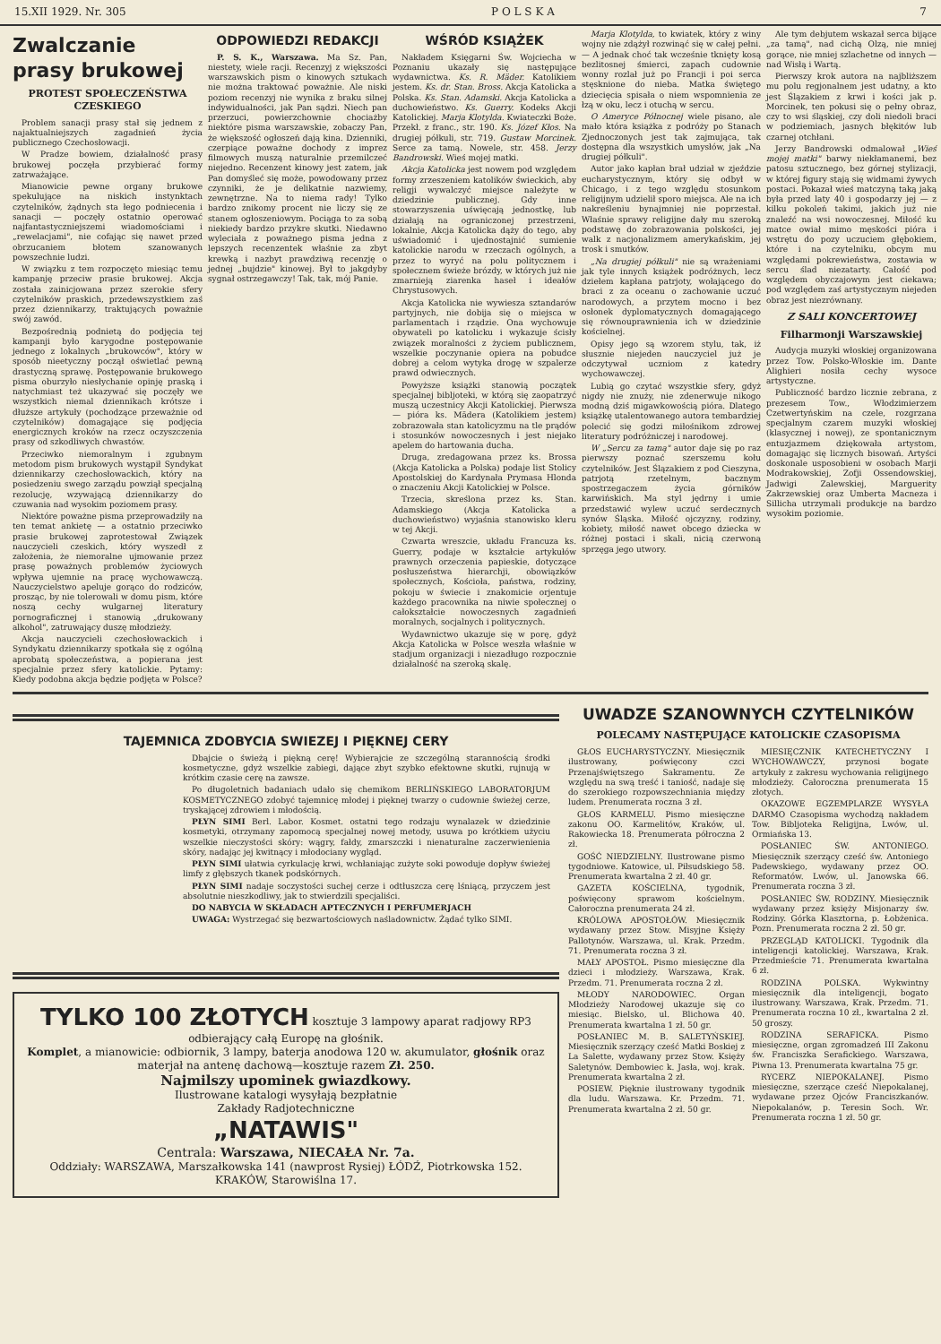15.XII 1929. Nr. 305 P O L S K A 7
Zwalczanie prasy brukowej
PROTEST SPOŁECZEŃSTWA CZESKIEGO
Problem sanacji prasy stał się jednem z najaktualniejszych zagadnień życia publicznego Czechosłowacji.
W Pradze bowiem, działalność prasy brukowej poczęła przybierać formy zatrważające.
Mianowicie pewne organy brukowe spekulujące na niskich instynktach czytelników, żądnych sta łego podniecenia i sanacji — poczęły ostatnio operować najfantastyczniejszemi wiadomościami i „rewelacjami", nie cofając się nawet przed obrzucaniem błotem szanowanych powszechnie ludzi.
W związku z tem rozpoczęto miesiąc temu kampanję przeciw prasie brukowej. Akcja została zainicjowana przez szerokie sfery czytelników praskich, przedewszystkiem zaś przez dziennikarzy, traktujących poważnie swój zawód.
Bezpośrednią podnietą do podjęcia tej kampanji było karygodne postępowanie jednego z lokalnych „brukowców", który w sposób nieetyczny począł oświetlać pewną drastyczną sprawę. Postępowanie brukowego pisma oburzyło niesłychanie opinję praską i natychmiast też ukazywać się poczęły we wszystkich niemal dziennikach krótsze i dłuższe artykuły (pochodzące przeważnie od czytelników) domagające się podjęcia energicznych kroków na rzecz oczyszczenia prasy od szkodliwych chwastów.
Przeciwko niemoralnym i zgubnym metodom pism brukowych wystąpił Syndykat dziennikarzy czechosłowackich, który na posiedzeniu swego zarządu powziął specjalną rezolucję, wzywającą dziennikarzy do czuwania nad wysokim poziomem prasy.
Niektóre poważne pisma przeprowadziły na ten temat ankietę — a ostatnio przeciwko prasie brukowej zaprotestował Związek nauczycieli czeskich, który wyszedł z założenia, że niemoralne ujmowanie przez prasę poważnych problemów życiowych wpływa ujemnie na pracę wychowawczą. Nauczycielstwo apeluje gorąco do rodziców, prosząc, by nie tolerowali w domu pism, które noszą cechy wulgarnej literatury pornograficznej i stanowią „drukowany alkohol", zatruwający duszę młodzieży.
Akcja nauczycieli czechosłowackich i Syndykatu dziennikarzy spotkała się z ogólną aprobatą społeczeństwa, a popierana jest specjalnie przez sfery katolickie. Pytamy: Kiedy podobna akcja będzie podjęta w Polsce?
ODPOWIEDZI REDAKCJI
P. S. K., Warszawa. Ma Sz. Pan, niestety, wiele racji. Recenzyj z większości warszawskich pism o kinowych sztukach nie można traktować poważnie. Ale niski poziom recenzyj nie wynika z braku silnej indywidualności, jak Pan sądzi. Niech pan przerzuci, powierzchownie chociażby niektóre pisma warszawskie, zobaczy Pan, że większość ogłoszeń dają kina. Dzienniki, czerpiące poważne dochody z imprez filmowych muszą naturalnie przemilczeć niejedno. Recenzent kinowy jest zatem, jak Pan domyśleć się może, powodowany przez czynniki, że je delikatnie nazwiemy, zewnętrzne. Na to niema rady! Tylko bardzo znikomy procent nie liczy się ze stanem ogłoszeniowym. Pociąga to za sobą niekiedy bardzo przykre skutki. Niedawno wyleciała z poważnego pisma jedna z lepszych recenzentek właśnie za zbyt krewką i nazbyt prawdziwą recenzję o jednej „bujdzie" kinowej. Był to jakgdyby sygnał ostrzegawczy! Tak, tak, mój Panie.
WŚRÓD KSIĄŻEK
Nakładem Księgarni Św. Wojciecha w Poznaniu ukazały się następujące wydawnictwa. Ks. R. Mäder. Katolikiem jestem. Ks. dr. Stan. Bross. Akcja Katolicka a Polska. Ks. Stan. Adamski. Akcja Katolicka a duchowieństwo. Ks. Guerry. Kodeks Akcji Katolickiej. Marja Klotylda. Kwiateczki Boże. Przekł. z franc., str. 190. Ks. Józef Kłos. Na drugiej półkuli, str. 719. Gustaw Morcinek. Serce za tamą. Nowele, str. 458. Jerzy Bandrowski. Wieś mojej matki.
Akcja Katolicka jest nowem pod względem formy zrzeszeniem katolików świeckich, aby religji wywalczyć miejsce należyte w dziedzinie publicznej. Gdy inne stowarzyszenia uświęcają jednostkę, lub działają na ograniczonej przestrzeni, lokalnie, Akcja Katolicka dąży do tego, aby uświadomić i ujednostajnić sumienie katolickie narodu w rzeczach ogólnych, a przez to wyryć na polu politycznem i społecznem świeże brózdy, w których już nie zmarnieją ziarenka haseł i ideałów Chrystusowych.
Akcja Katolicka nie wywiesza sztandarów partyjnych, nie dobija się o miejsca w parlamentach i rządzie. Ona wychowuje obywateli po katolicku i wykazuje ścisły związek moralności z życiem publicznem, wszelkie poczynanie opiera na pobudce dobrej a celom wytyka drogę w szpalerze prawd odwiecznych.
Powyższe książki stanowią początek specjalnej bibljoteki, w którą się zaopatrzyć muszą uczestnicy Akcji Katolickiej. Pierwsza — pióra ks. Mädera (Katolikiem jestem) zobrazowała stan katolicyzmu na tle prądów i stosunków nowoczesnych i jest niejako apelem do hartowania ducha.
Druga, zredagowana przez ks. Brossa (Akcja Katolicka a Polska) podaje list Stolicy Apostolskiej do Kardynała Prymasa Hlonda o znaczeniu Akcji Katolickiej w Polsce.
Trzecia, skreślona przez ks. Stan. Adamskiego (Akcja Katolicka a duchowieństwo) wyjaśnia stanowisko kleru w tej Akcji.
Czwarta wreszcie, układu Francuza ks. Guerry, podaje w kształcie artykułów prawnych orzeczenia papieskie, dotyczące posłuszeństwa hierarchji, obowiązków społecznych, Kościoła, państwa, rodziny, pokoju w świecie i znakomicie orjentuje każdego pracownika na niwie społecznej o całokształcie nowoczesnych zagadnień moralnych, socjalnych i politycznych.
Wydawnictwo ukazuje się w porę, gdyż Akcja Katolicka w Polsce weszła właśnie w stadjum organizacji i niezadługo rozpocznie działalność na szeroką skalę.
Marja Klotylda, to kwiatek, który z winy wojny nie zdążył rozwinąć się w całej pełni. — A jednak choć tak wcześnie tknięty kosą bezlitosnej śmierci, zapach cudownie wonny rozlał już po Francji i poi serca stęsknione do nieba. Matka świętego dziecięcia spisała o niem wspomnienia ze łzą w oku, lecz i otuchą w sercu.
O Ameryce Północnej wiele pisano, ale mało która książka z podróży po Stanach Zjednoczonych jest tak zajmująca, tak dostępna dla wszystkich umysłów, jak „Na drugiej półkuli".
Autor jako kapłan brał udział w zjeździe eucharystycznym, który się odbył w Chicago, i z tego względu stosunkom religijnym udzielił sporo miejsca. Ale na ich nakreśleniu bynajmniej nie poprzestał. Właśnie sprawy religijne dały mu szeroką podstawę do zobrazowania polskości, jej walk z nacjonalizmem amerykańskim, jej trosk i smutków.
„Na drugiej półkuli" nie są wrażeniami jak tyle innych książek podróżnych, lecz dziełem kapłana patrjoty, wołającego do braci z za oceanu o zachowanie uczuć narodowych, a przytem mocno i bez osłonek dyplomatycznych domagającego się równouprawnienia ich w dziedzinie kościelnej.
Opisy jego są wzorem stylu, tak, iż słusznie niejeden nauczyciel już je odczytywał uczniom z katedry wychowawczej.
Lubią go czytać wszystkie sfery, gdyż nigdy nie znuży, nie zdenerwuje nikogo modną dziś migawkowością pióra. Dlatego książkę utalentowanego autora tembardziej polecić się godzi miłośnikom zdrowej literatury podróżniczej i narodowej.
W „Sercu za tamą" autor daje się po raz pierwszy poznać szerszemu kołu czytelników. Jest Ślązakiem z pod Cieszyna, patrjotą rzetelnym, bacznym spostrzegaczem życia górników karwińskich. Ma styl jędrny i umie przedstawić wylew uczuć serdecznych synów Śląska. Miłość ojczyzny, rodziny, kobiety, miłość nawet obcego dziecka w różnej postaci i skali, nicią czerwoną sprzęga jego utwory.
Ale tym debjutem wskazał serca bijące „za tamą", nad cichą Olzą, nie mniej gorące, nie mniej szlachetne od innych — nad Wisłą i Wartą.
Pierwszy krok autora na najbliższem mu polu regjonalnem jest udatny, a kto jest Ślązakiem z krwi i kości jak p. Morcinek, ten pokusi się o pełny obraz, czy to wsi śląskiej, czy doli niedoli braci w podziemiach, jasnych błękitów lub czarnej otchłani.
Jerzy Bandrowski odmalował „Wieś mojej matki" barwy niekłamanemi, bez patosu sztucznego, bez górnej stylizacji, w której figury stają się widmami żywych postaci. Pokazał wieś matczyną taką jaką była przed laty 40 i gospodarzy jej — z kilku pokoleń takimi, jakich już nie znaleźć na wsi nowoczesnej. Miłość ku matce owiał mimo męskości pióra i wstrętu do pozy uczuciem głębokiem, które i na czytelniku, obcym mu względami pokrewieństwa, zostawia w sercu ślad niezatarty. Całość pod względem obyczajowym jest ciekawa; pod względem zaś artystycznym niejeden obraz jest niezrównany.
Z SALI KONCERTOWEJ
Filharmonji Warszawskiej
Audycja muzyki włoskiej organizowana przez Tow. Polsko-Włoskie im. Dante Alighieri nosiła cechy wysoce artystyczne.
Publiczność bardzo licznie zebrana, z prezesem Tow., Włodzimierzem Czetwertyńskim na czele, rozgrzana specjalnym czarem muzyki włoskiej (klasycznej i nowej), ze spontanicznym entuzjazmem dziękowała artystom, domagając się licznych bisowań. Artyści doskonale usposobieni w osobach Marji Modrakowskiej, Zofji Ossendowskiej, Jadwigi Zalewskiej, Marguerity Zakrzewskiej oraz Umberta Macneza i Sillicha utrzymali produkcje na bardzo wysokim poziomie.
TAJEMNICA ZDOBYCIA SWIEZEJ I PIĘKNEJ CERY
Dbajcie o świeżą i piękną cerę! Wybierajcie ze szczególną starannością środki kosmetyczne, gdyż wszelkie zabiegi, dające zbyt szybko efektowne skutki, rujnują w krótkim czasie cerę na zawsze.
Po długoletnich badaniach udało się chemikom BERLIŃSKIEGO LABORATORJUM KOSMETYCZNEGO zdobyć tajemnicę młodej i pięknej twarzy o cudownie świeżej cerze, tryskającej zdrowiem i młodością.
PŁYN SIMI Berl. Labor. Kosmet. ostatni tego rodzaju wynalazek w dziedzinie kosmetyki, otrzymany zapomocą specjalnej nowej metody, usuwa po krótkiem użyciu wszelkie nieczystości skóry: wągry, fałdy, zmarszczki i nienaturalne zaczerwienienia skóry, nadając jej kwitnący i młodociany wygląd.
PŁYN SIMI ułatwia cyrkulację krwi, wchłaniając zużyte soki powoduje dopływ świeżej limfy z głębszych tkanek podskórnych.
PŁYN SIMI nadaje soczystości suchej cerze i odtłuszcza cerę lśniącą, przyczem jest absolutnie nieszkodliwy, jak to stwierdzili specjaliści.
DO NABYCIA W SKŁADACH APTECZNYCH I PERFUMERJACH
UWAGA: Wystrzegać się bezwartościowych naśladownictw. Żądać tylko SIMI.
TYLKO 100 ZŁOTYCH kosztuje 3 lampowy aparat radjowy RP3 odbierający całą Europę na głośnik.
Komplet, a mianowicie: odbiornik, 3 lampy, baterja anodowa 120 w. akumulator, głośnik oraz materjał na antenę dachową—kosztuje razem Zł. 250.
Najmilszy upominek gwiazdkowy.
Ilustrowane katalogi wysyłają bezpłatnie
Zakłady Radjotechniczne
„NATAWIS"
Centrala: Warszawa, NIECAŁA Nr. 7a.
Oddziały: WARSZAWA, Marszałkowska 141 (nawprost Rysiej) ŁÓDŹ, Piotrkowska 152. KRAKÓW, Starowiślna 17.
UWADZE SZANOWNYCH CZYTELNIKÓW
POLECAMY NASTĘPUJĄCE KATOLICKIE CZASOPISMA
GŁOS EUCHARYSTYCZNY. Miesięcznik ilustrowany, poświęcony czci Przenajświętszego Sakramentu. Ze względu na swą treść i taniość, nadaje się do szerokiego rozpowszechniania między ludem. Prenumerata roczna 3 zł.
GŁOS KARMELU. Pismo miesięczne zakonu OO. Karmelitów, Kraków, ul. Rakowiecka 18. Prenumerata półroczna 2 zł.
GOŚĆ NIEDZIELNY. Ilustrowane pismo tygodniowe. Katowice, ul. Piłsudskiego 58. Prenumerata kwartalna 2 zł. 40 gr.
GAZETA KOŚCIELNA, tygodnik, poświęcony sprawom kościelnym. Całoroczna prenumerata 24 zł.
KRÓLOWA APOSTOŁÓW. Miesięcznik wydawany przez Stow. Misyjne Księży Pallotynów. Warszawa, ul. Krak. Przedm. 71. Prenumerata roczna 3 zł.
MAŁY APOSTOŁ. Pismo miesięczne dla dzieci i młodzieży. Warszawa, Krak. Przedm. 71. Prenumerata roczna 2 zł.
MŁODY NARODOWIEC. Organ Młodzieży Narodowej ukazuje się co miesiąc. Bielsko, ul. Blichowa 40. Prenumerata kwartalna 1 zł. 50 gr.
POSŁANIEC M. B. SALETYŃSKIEJ. Miesięcznik szerzący cześć Matki Boskiej z La Salette, wydawany przez Stow. Księży Saletynów. Dembowiec k. Jasła, woj. krak. Prenumerata kwartalna 2 zł.
POSIEW. Pięknie ilustrowany tygodnik dla ludu. Warszawa. Kr. Przedm. 71. Prenumerata kwartalna 2 zł. 50 gr.
MIESIĘCZNIK KATECHETYCZNY I WYCHOWAWCZY, przynosi bogate artykuły z zakresu wychowania religijnego młodzieży. Całoroczna prenumerata 15 złotych.
OKAZOWE EGZEMPLARZE WYSYŁA DARMO Czasopisma wychodzą nakładem Tow. Bibljoteka Religijna, Lwów, ul. Ormiańska 13.
POSŁANIEC ŚW. ANTONIEGO. Miesięcznik szerzący cześć św. Antoniego Padewskiego, wydawany przez OO. Reformatów. Lwów, ul. Janowska 66. Prenumerata roczna 3 zł.
POSŁANIEC ŚW. RODZINY. Miesięcznik wydawany przez księży Misjonarzy św. Rodziny. Górka Klasztorna, p. Łobżenica. Pozn. Prenumerata roczna 2 zł. 50 gr.
PRZEGLĄD KATOLICKI. Tygodnik dla inteligencji katolickiej. Warszawa, Krak. Przedmieście 71. Prenumerata kwartalna 6 zł.
RODZINA POLSKA. Wykwintny miesięcznik dla inteligencji, bogato ilustrowany. Warszawa, Krak. Przedm. 71. Prenumerata roczna 10 zł., kwartalna 2 zł. 50 groszy.
RODZINA SERAFICKA. Pismo miesięczne, organ zgromadzeń III Zakonu św. Franciszka Serafickiego. Warszawa, Piwna 13. Prenumerata kwartalna 75 gr.
RYCERZ NIEPOKALANEJ. Pismo miesięczne, szerzące cześć Niepokalanej, wydawane przez Ojców Franciszkanów. Niepokalanów, p. Teresin Soch. Wr. Prenumerata roczna 1 zł. 50 gr.